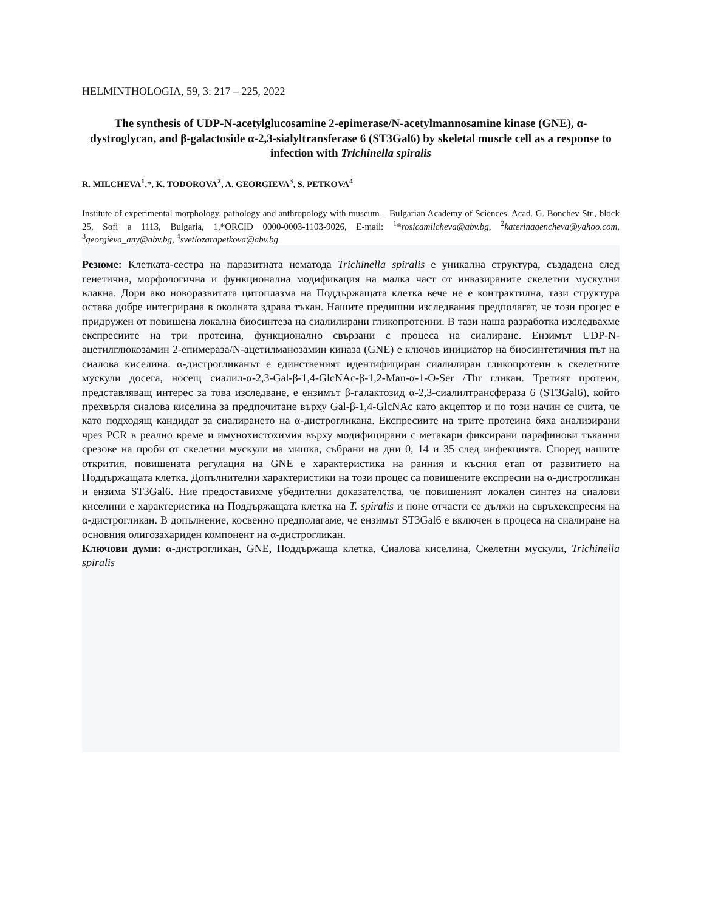HELMINTHOLOGIA, 59, 3: 217 – 225, 2022
The synthesis of UDP-N-acetylglucosamine 2-epimerase/N-acetylmannosamine kinase (GNE), α-dystroglycan, and β-galactoside α-2,3-sialyltransferase 6 (ST3Gal6) by skeletal muscle cell as a response to infection with Trichinella spiralis
R. MILCHEVA<sup>1</sup>,*, K. TODOROVA<sup>2</sup>, A. GEORGIEVA<sup>3</sup>, S. PETKOVA<sup>4</sup>
Institute of experimental morphology, pathology and anthropology with museum – Bulgarian Academy of Sciences. Acad. G. Bonchev Str., block 25, Sofi a 1113, Bulgaria, 1,*ORCID 0000-0003-1103-9026, E-mail: <sup>1</sup>*rosicamilcheva@abv.bg, <sup>2</sup>katerinagencheva@yahoo.com, <sup>3</sup>georgieva_any@abv.bg, <sup>4</sup>svetlozarapetkova@abv.bg
Резюме: Клетката-сестра на паразитната нематода Trichinella spiralis е уникална структура, създадена след генетична, морфологична и функционална модификация на малка част от инвазираните скелетни мускулни влакна. Дори ако новоразвитата цитоплазма на Поддържащата клетка вече не е контрактилна, тази структура остава добре интегрирана в околната здрава тъкан. Нашите предишни изследвания предполагат, че този процес е придружен от повишена локална биосинтеза на сиалилирани гликопротеини. В тази наша разработка изследвахме експресиите на три протеина, функционално свързани с процеса на сиалиране. Ензимът UDP-N-ацетилглюкозамин 2-епимераза/N-ацетилманозамин киназа (GNE) е ключов инициатор на биосинтетичния път на сиалова киселина. α-дистрогликанът е единственият идентифициран сиалилиран гликопротеин в скелетните мускули досега, носещ сиалил-α-2,3-Gal-β-1,4-GlcNAc-β-1,2-Man-α-1-O-Ser /Thr гликан. Третият протеин, представляващ интерес за това изследване, е ензимът β-галактозид α-2,3-сиалилтрансфераза 6 (ST3Gal6), който прехвърля сиалова киселина за предпочитане върху Gal-β-1,4-GlcNAc като акцептор и по този начин се счита, че като подходящ кандидат за сиалирането на α-дистрогликана. Експресиите на трите протеина бяха анализирани чрез PCR в реално време и имунохистохимия върху модифицирани с метакарн фиксирани парафинови тъканни срезове на проби от скелетни мускули на мишка, събрани на дни 0, 14 и 35 след инфекцията. Според нашите открития, повишената регулация на GNE е характеристика на ранния и късния етап от развитието на Поддържащата клетка. Допълнителни характеристики на този процес са повишените експресии на α-дистрогликан и ензима ST3Gal6. Ние предоставихме убедителни доказателства, че повишеният локален синтез на сиалови киселини е характеристика на Поддържащата клетка на T. spiralis и поне отчасти се дължи на свръхекспресия на α-дистрогликан. В допълнение, косвенно предполагаме, че ензимът ST3Gal6 е включен в процеса на сиалиране на основния олигозахариден компонент на α-дистрогликан.
Ключови думи: α-дистрогликан, GNE, Поддържаща клетка, Сиалова киселина, Скелетни мускули, Trichinella spiralis